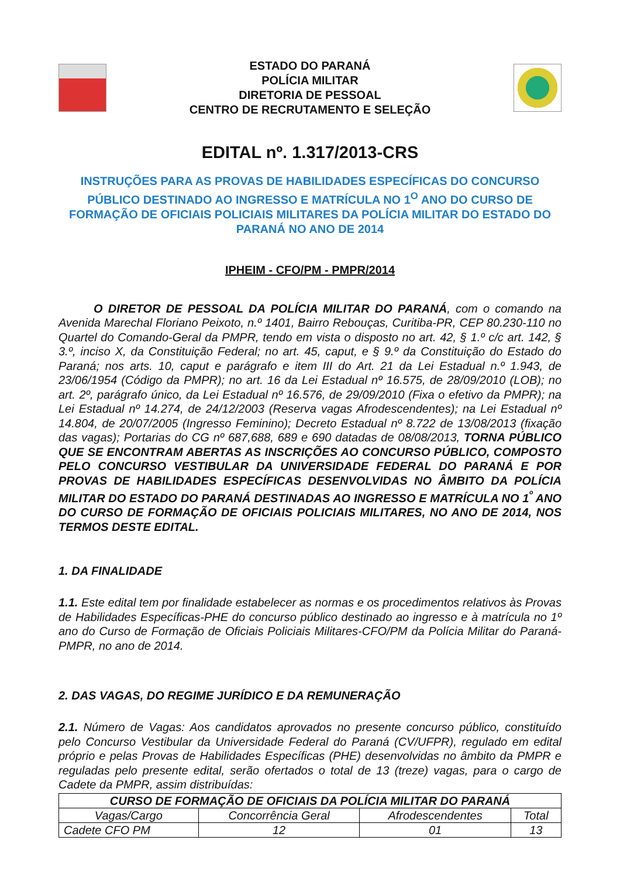ESTADO DO PARANÁ
POLÍCIA MILITAR
DIRETORIA DE PESSOAL
CENTRO DE RECRUTAMENTO E SELEÇÃO
EDITAL nº. 1.317/2013-CRS
INSTRUÇÕES PARA AS PROVAS DE HABILIDADES ESPECÍFICAS DO CONCURSO PÚBLICO DESTINADO AO INGRESSO E MATRÍCULA NO 1<sup>O</sup> ANO DO CURSO DE FORMAÇÃO DE OFICIAIS POLICIAIS MILITARES DA POLÍCIA MILITAR DO ESTADO DO PARANÁ NO ANO DE 2014
IPHEIM - CFO/PM - PMPR/2014
   O DIRETOR DE PESSOAL DA POLÍCIA MILITAR DO PARANÁ, com o comando na Avenida Marechal Floriano Peixoto, n.º 1401, Bairro Rebouças, Curitiba-PR, CEP 80.230-110 no Quartel do Comando-Geral da PMPR, tendo em vista o disposto no art. 42, § 1.º c/c art. 142, § 3.º, inciso X, da Constituição Federal; no art. 45, caput, e § 9.º da Constituição do Estado do Paraná; nos arts. 10, caput e parágrafo e item III do Art. 21 da Lei Estadual n.º 1.943, de 23/06/1954 (Código da PMPR); no art. 16 da Lei Estadual nº 16.575, de 28/09/2010 (LOB); no art. 2º, parágrafo único, da Lei Estadual nº 16.576, de 29/09/2010 (Fixa o efetivo da PMPR); na Lei Estadual nº 14.274, de 24/12/2003 (Reserva vagas Afrodescendentes); na Lei Estadual nº 14.804, de 20/07/2005 (Ingresso Feminino); Decreto Estadual nº 8.722 de 13/08/2013 (fixação das vagas); Portarias do CG nº 687,688, 689 e 690 datadas de 08/08/2013, TORNA PÚBLICO QUE SE ENCONTRAM ABERTAS AS INSCRIÇÕES AO CONCURSO PÚBLICO, COMPOSTO PELO CONCURSO VESTIBULAR DA UNIVERSIDADE FEDERAL DO PARANÁ E POR PROVAS DE HABILIDADES ESPECÍFICAS DESENVOLVIDAS NO ÂMBITO DA POLÍCIA MILITAR DO ESTADO DO PARANÁ DESTINADAS AO INGRESSO E MATRÍCULA NO 1<sup>º</sup> ANO DO CURSO DE FORMAÇÃO DE OFICIAIS POLICIAIS MILITARES, NO ANO DE 2014, NOS TERMOS DESTE EDITAL.
1. DA FINALIDADE
1.1. Este edital tem por finalidade estabelecer as normas e os procedimentos relativos às Provas de Habilidades Específicas-PHE do concurso público destinado ao ingresso e à matrícula no 1º ano do Curso de Formação de Oficiais Policiais Militares-CFO/PM da Polícia Militar do Paraná-PMPR, no ano de 2014.
2. DAS VAGAS, DO REGIME JURÍDICO E DA REMUNERAÇÃO
2.1. Número de Vagas: Aos candidatos aprovados no presente concurso público, constituído pelo Concurso Vestibular da Universidade Federal do Paraná (CV/UFPR), regulado em edital próprio e pelas Provas de Habilidades Específicas (PHE) desenvolvidas no âmbito da PMPR e reguladas pelo presente edital, serão ofertados o total de 13 (treze) vagas, para o cargo de Cadete da PMPR, assim distribuídas:
| CURSO DE FORMAÇÃO DE OFICIAIS DA POLÍCIA MILITAR DO PARANÁ | | | |
| --- | --- | --- | --- |
| Vagas/Cargo | Concorrência Geral | Afrodescendentes | Total |
| Cadete CFO PM | 12 | 01 | 13 |